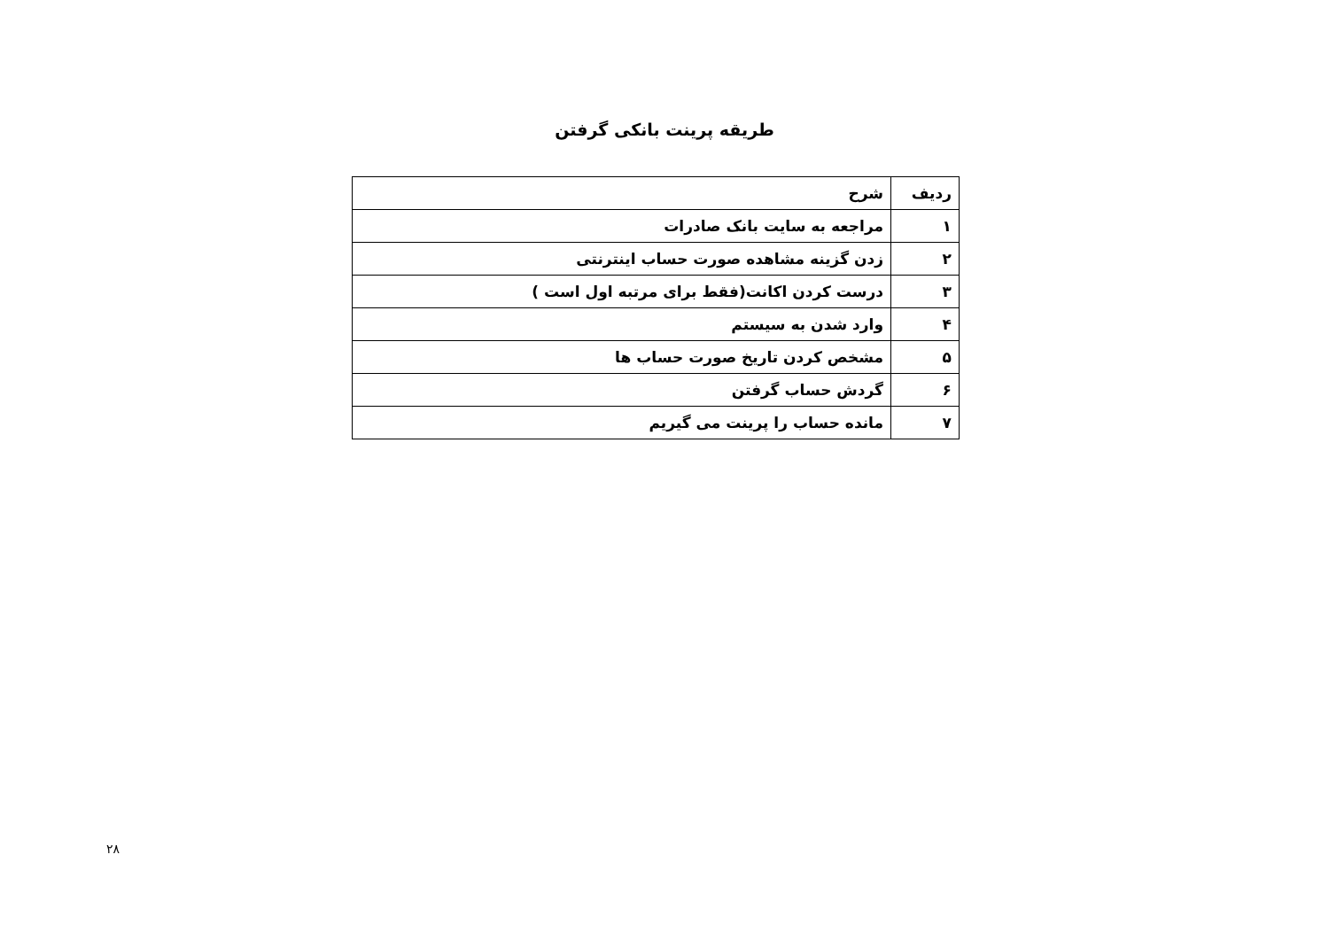طریقه پرینت بانکی گرفتن
| ردیف | شرح |
| --- | --- |
| ۱ | مراجعه به سایت بانک صادرات |
| ۲ | زدن گزینه مشاهده صورت حساب اینترنتی |
| ۳ | درست کردن اکانت(فقط برای مرتبه اول است ) |
| ۴ | وارد شدن به سیستم |
| ۵ | مشخص کردن تاریخ صورت حساب ها |
| ۶ | گردش حساب گرفتن |
| ۷ | مانده حساب را پرینت می گیریم |
۲۸